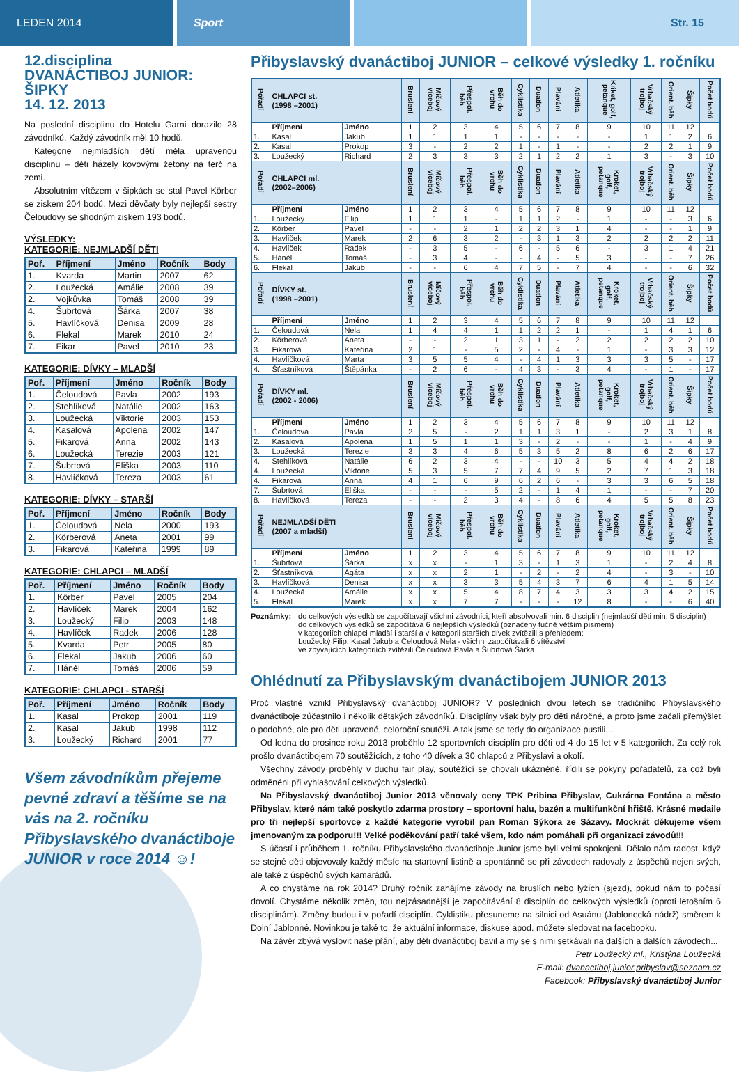LEDEN 2014 Sport Str. 15
12.disciplina
DVANÁCTIBOJ JUNIOR:
ŠIPKY
14. 12. 2013
Na poslední disciplinu do Hotelu Garni dorazilo 28 závodníků. Každý závodník měl 10 hodů.
Kategorie nejmladších dětí měla upravenou disciplinu – děti házely kovovými žetony na terč na zemi.
Absolutním vítězem v šipkách se stal Pavel Körber se ziskem 204 bodů. Mezi děvčaty byly nejlepší sestry Čeloudovy se shodným ziskem 193 bodů.
VÝSLEDKY:
KATEGORIE: NEJMLADŠÍ DĚTI
| Poř. | Příjmení | Jméno | Ročník | Body |
| --- | --- | --- | --- | --- |
| 1. | Kvarda | Martin | 2007 | 62 |
| 2. | Loužecká | Amálie | 2008 | 39 |
| 2. | Vojkůvka | Tomáš | 2008 | 39 |
| 4. | Šubrtová | Šárka | 2007 | 38 |
| 5. | Havlíčková | Denisa | 2009 | 28 |
| 6. | Flekal | Marek | 2010 | 24 |
| 7. | Fikar | Pavel | 2010 | 23 |
KATEGORIE: DÍVKY – MLADŠÍ
| Poř. | Příjmení | Jméno | Ročník | Body |
| --- | --- | --- | --- | --- |
| 1. | Čeloudová | Pavla | 2002 | 193 |
| 2. | Stehlíková | Natálie | 2002 | 163 |
| 3. | Loužecká | Viktorie | 2003 | 153 |
| 4. | Kasalová | Apolena | 2002 | 147 |
| 5. | Fikarová | Anna | 2002 | 143 |
| 6. | Loužecká | Terezie | 2003 | 121 |
| 7. | Šubrtová | Eliška | 2003 | 110 |
| 8. | Havlíčková | Tereza | 2003 | 61 |
KATEGORIE: DÍVKY – STARŠÍ
| Poř. | Příjmení | Jméno | Ročník | Body |
| --- | --- | --- | --- | --- |
| 1. | Čeloudová | Nela | 2000 | 193 |
| 2. | Körberová | Aneta | 2001 | 99 |
| 3. | Fikarová | Kateřina | 1999 | 89 |
KATEGORIE: CHLAPCI – MLADŠÍ
| Poř. | Příjmení | Jméno | Ročník | Body |
| --- | --- | --- | --- | --- |
| 1. | Körber | Pavel | 2005 | 204 |
| 2. | Havlíček | Marek | 2004 | 162 |
| 3. | Loužecký | Filip | 2003 | 148 |
| 4. | Havlíček | Radek | 2006 | 128 |
| 5. | Kvarda | Petr | 2005 | 80 |
| 6. | Flekal | Jakub | 2006 | 60 |
| 7. | Háněl | Tomáš | 2006 | 59 |
KATEGORIE: CHLAPCI - STARŠÍ
| Poř. | Příjmení | Jméno | Ročník | Body |
| --- | --- | --- | --- | --- |
| 1. | Kasal | Prokop | 2001 | 119 |
| 2. | Kasal | Jakub | 1998 | 112 |
| 3. | Loužecký | Richard | 2001 | 77 |
Všem závodníkům přejeme pevné zdraví a těšíme se na vás na 2. ročníku Přibyslavského dvanáctiboje JUNIOR v roce 2014 ☺!
Přibyslavský dvanáctiboj JUNIOR – celkové výsledky 1. ročníku
| Pořadí | CHLAPCI st. (1998 –2001) | | Bruslení | Míčový víceboj | Přespol. běh | Běh do vrchu | Cyklistika | Duatlon | Plavání | Atletika | Kriket, golf, petanque | Vrhačský trojboj | Orient. běh | Šipky | Počet bodů |
| | Příjmení | Jméno | 1 | 2 | 3 | 4 | 5 | 6 | 7 | 8 | 9 | 10 | 11 | 12 | |
| 1. | Kasal | Jakub | 1 | 1 | 1 | 1 | - | - | - | - | - | 1 | 1 | 2 | 6 |
| 2. | Kasal | Prokop | 3 | - | 2 | 2 | 1 | - | 1 | - | - | 2 | 2 | 1 | 9 |
| 3. | Loužecký | Richard | 2 | 3 | 3 | 3 | 2 | 1 | 2 | 2 | 1 | 3 | - | 3 | 10 |
| Pořadí | CHLAPCI ml. (2002–2006) | | Bruslení | Míčový víceboj | Přespol. běh | Běh do vrchu | Cyklistika | Duatlon | Plavání | Atletika | Kroket, golf, petanque | Vrhačský trojboj | Orient. běh | Šipky | Počet bodů |
| | Příjmení | Jméno | 1 | 2 | 3 | 4 | 5 | 6 | 7 | 8 | 9 | 10 | 11 | 12 | |
| 1. | Loužecký | Filip | 1 | 1 | 1 | - | 1 | 1 | 2 | - | 1 | - | - | 3 | 6 |
| 2. | Körber | Pavel | - | - | 2 | 1 | 2 | 2 | 3 | 1 | 4 | - | - | 1 | 9 |
| 3. | Havlíček | Marek | 2 | 6 | 3 | 2 | - | 3 | 1 | 3 | 2 | 2 | 2 | 2 | 11 |
| 4. | Havlíček | Radek | - | 3 | 5 | - | 6 | - | 5 | 6 | - | 3 | 1 | 4 | 21 |
| 5. | Háněl | Tomáš | - | 3 | 4 | - | - | 4 | - | 5 | 3 | - | - | 7 | 26 |
| 6. | Flekal | Jakub | - | - | 6 | 4 | 7 | 5 | - | 7 | 4 | - | - | 6 | 32 |
| Pořadí | DÍVKY st. (1998 –2001) | | Bruslení | Míčový víceboj | Přespol. běh | Běh do vrchu | Cyklistika | Duatlon | Plavání | Atletika | Kroket, golf, petanque | Vrhačský trojboj | Orient. běh | Šipky | Počet bodů |
| | Příjmení | Jméno | 1 | 2 | 3 | 4 | 5 | 6 | 7 | 8 | 9 | 10 | 11 | 12 | |
| 1. | Čeloudová | Nela | 1 | 4 | 4 | 1 | 1 | 2 | 2 | 1 | - | 1 | 4 | 1 | 6 |
| 2. | Körberová | Aneta | - | - | 2 | 1 | 3 | 1 | - | 2 | 2 | 2 | 2 | 2 | 10 |
| 3. | Fikarová | Kateřina | 2 | 1 | - | 5 | 2 | - | 4 | - | 1 | - | 3 | 3 | 12 |
| 4. | Havlíčková | Marta | 3 | 5 | 5 | 4 | - | 4 | 1 | 3 | 3 | 3 | 5 | - | 17 |
| 4. | Šťastníková | Štěpánka | - | 2 | 6 | - | 4 | 3 | - | 3 | 4 | - | 1 | - | 17 |
| Pořadí | DÍVKY ml. (2002 - 2006) | | Bruslení | Míčový víceboj | Přespol. běh | Běh do vrchu | Cyklistika | Duatlon | Plavání | Atletika | Kroket, golf, petanque | Vrhačský trojboj | Orient. běh | Šipky | Počet bodů |
| | Příjmení | Jméno | 1 | 2 | 3 | 4 | 5 | 6 | 7 | 8 | 9 | 10 | 11 | 12 | |
| 1. | Čeloudová | Pavla | 2 | 5 | - | 2 | 1 | 1 | 3 | 1 | - | 2 | 3 | 1 | 8 |
| 2. | Kasalová | Apolena | 1 | 5 | 1 | 1 | 3 | - | 2 | - | - | 1 | - | 4 | 9 |
| 3. | Loužecká | Terezie | 3 | 3 | 4 | 6 | 5 | 3 | 5 | 2 | 8 | 6 | 2 | 6 | 17 |
| 4. | Stehlíková | Natálie | 6 | 2 | 3 | 4 | - | - | 10 | 3 | 5 | 4 | 4 | 2 | 18 |
| 4. | Loužecká | Viktorie | 5 | 3 | 5 | 7 | 7 | 4 | 9 | 5 | 2 | 7 | 1 | 3 | 18 |
| 4. | Fikarová | Anna | 4 | 1 | 6 | 9 | 6 | 2 | 6 | - | 3 | 3 | 6 | 5 | 18 |
| 7. | Šubrtová | Eliška | - | - | - | 5 | 2 | - | 1 | 4 | 1 | - | - | 7 | 20 |
| 8. | Havlíčková | Tereza | - | - | 2 | 3 | 4 | - | 8 | 6 | 4 | 5 | 5 | 8 | 23 |
| Pořadí | NEJMLADŠÍ DĚTI (2007 a mladší) | | Bruslení | Míčový víceboj | Přespol. běh | Běh do vrchu | Cyklistika | Duatlon | Plavání | Atletika | Kroket, golf, petanque | Vrhačský trojboj | Orient. běh | Šipky | Počet bodů |
| | Příjmení | Jméno | 1 | 2 | 3 | 4 | 5 | 6 | 7 | 8 | 9 | 10 | 11 | 12 | |
| 1. | Šubrtová | Šárka | x | x | - | 1 | 3 | - | 1 | 3 | 1 | - | 2 | 4 | 8 |
| 2. | Šťastníková | Agáta | x | x | 2 | 1 | - | 2 | - | 2 | 4 | - | 3 | - | 10 |
| 3. | Havlíčková | Denisa | x | x | 3 | 3 | 5 | 4 | 3 | 7 | 6 | 4 | 1 | 5 | 14 |
| 4. | Loužecká | Amálie | x | x | 5 | 4 | 8 | 7 | 4 | 3 | 3 | 3 | 4 | 2 | 15 |
| 5. | Flekal | Marek | x | x | 7 | 7 | - | - | - | 12 | 8 | - | - | 6 | 40 |
Poznámky: do celkových výsledků se započítavají všichni závodníci, kteří absolvovali min. 6 disciplin (nejmladší děti min. 5 disciplin)
do celkových výsledků se započítává 6 nejlepších výsledků (označeny tučně větším písmem)
v kategoriích chlapci mladší i starší a v kategorii starších dívek zvítězili s přehledem:
Loužecký Filip, Kasal Jakub a Čeloudová Nela - všichni započítávali 6 vítězství
ve zbývajících kategoriích zvítězili Čeloudová Pavla a Šubrtová Šárka
Ohlédnutí za Přibyslavským dvanáctibojem JUNIOR 2013
Proč vlastně vznikl Přibyslavský dvanáctiboj JUNIOR? V posledních dvou letech se tradičního Přibyslavského dvanáctiboje zúčastnilo i několik dětských závodníků. Disciplíny však byly pro děti náročné, a proto jsme začali přemýšlet o podobné, ale pro děti upravené, celoroční soutěži. A tak jsme se tedy do organizace pustili...
Od ledna do prosince roku 2013 proběhlo 12 sportovních disciplín pro děti od 4 do 15 let v 5 kategoriích. Za celý rok prošlo dvanáctibojem 70 soutěžících, z toho 40 dívek a 30 chlapců z Přibyslavi a okolí.
Všechny závody proběhly v duchu fair play, soutěžící se chovali ukázněně, řídili se pokyny pořadatelů, za což byli odměněni při vyhlašování celkových výsledků.
Na Přibyslavský dvanáctiboj Junior 2013 věnovaly ceny TPK Pribina Přibyslav, Cukrárna Fontána a město Přibyslav, které nám také poskytlo zdarma prostory – sportovní halu, bazén a multifunkční hřiště. Krásné medaile pro tři nejlepší sportovce z každé kategorie vyrobil pan Roman Sýkora ze Sázavy. Mockrát děkujeme všem jmenovaným za podporu!!! Velké poděkování patří také všem, kdo nám pomáhali při organizaci závodů!!!
S účastí i průběhem 1. ročníku Přibyslavského dvanáctiboje Junior jsme byli velmi spokojeni. Dělalo nám radost, když se stejné děti objevovaly každý měsíc na startovní listině a spontánně se při závodech radovaly z úspěchů nejen svých, ale také z úspěchů svých kamarádů.
A co chystáme na rok 2014? Druhý ročník zahájíme závody na bruslích nebo lyžích (sjezd), pokud nám to počasí dovolí. Chystáme několik změn, tou nejzásadnější je započítávání 8 disciplín do celkových výsledků (oproti letošním 6 disciplinám). Změny budou i v pořadí disciplín. Cyklistiku přesuneme na silnici od Asuánu (Jablonecká nádrž) směrem k Dolní Jablonné. Novinkou je také to, že aktuální informace, diskuse apod. můžete sledovat na facebooku.
Na závěr zbývá vyslovit naše přání, aby děti dvanáctiboj bavil a my se s nimi setkávali na dalších a dalších závodech...
Petr Loužecký ml., Kristýna Loužecká
E-mail: dvanactiboj.junior.pribyslav@seznam.cz
Facebook: Přibyslavský dvanáctiboj Junior